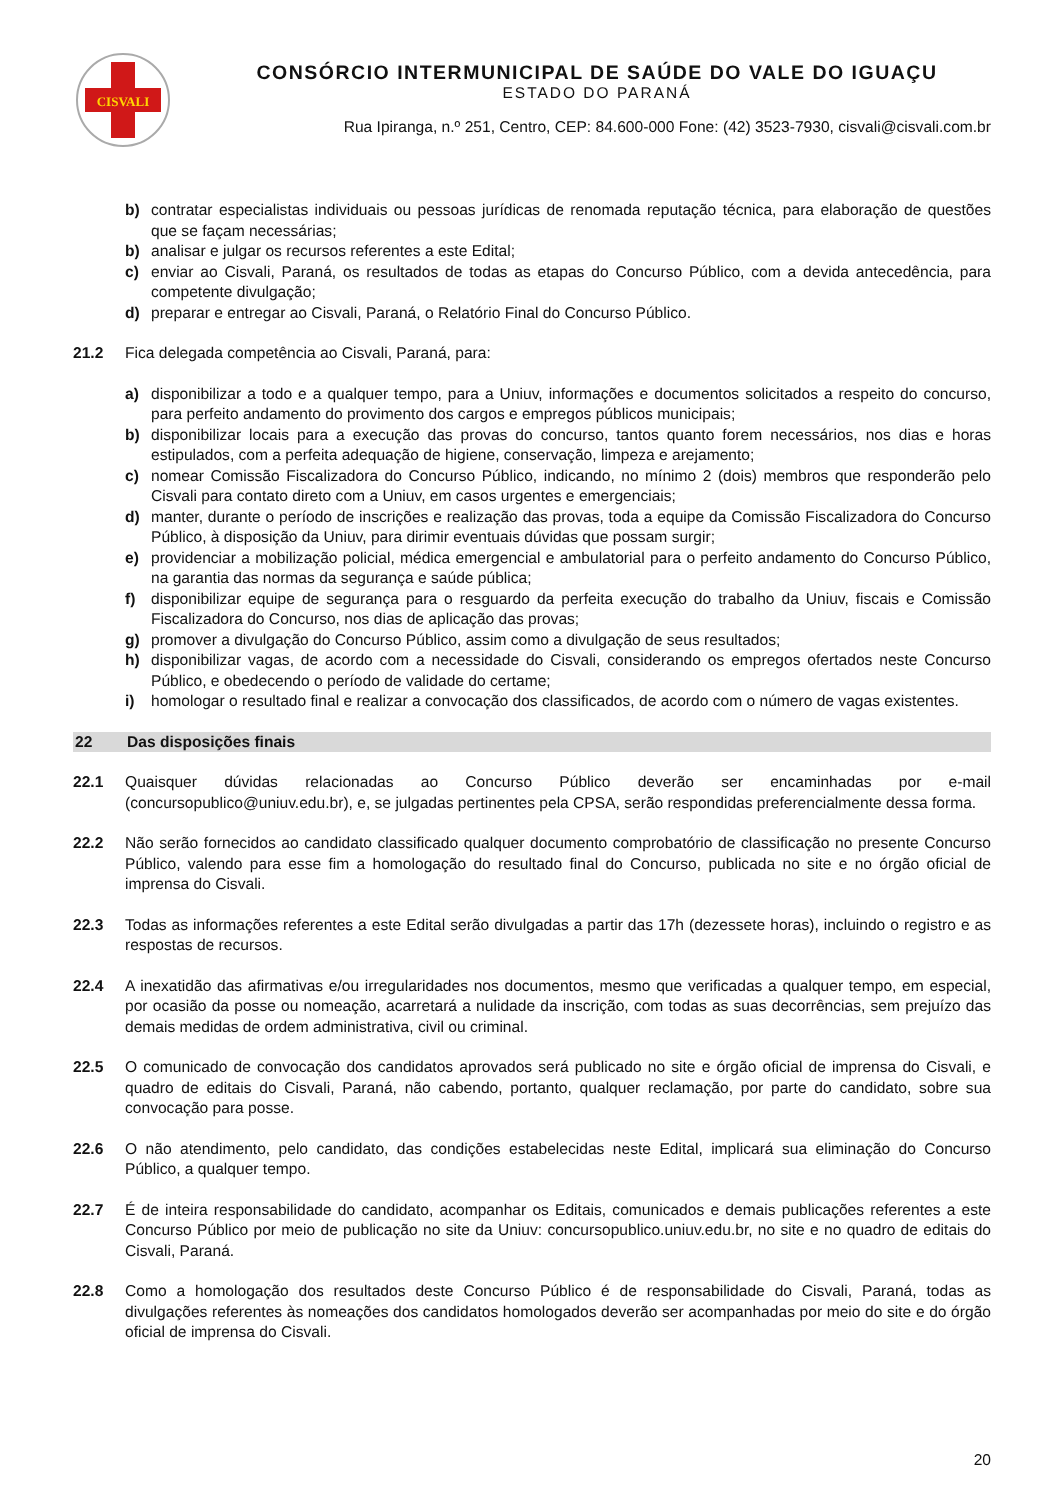CISVALI
CONSÓRCIO INTERMUNICIPAL DE SAÚDE DO VALE DO IGUAÇU
ESTADO DO PARANÁ
Rua Ipiranga, n.º 251, Centro, CEP: 84.600-000 Fone: (42) 3523-7930, cisvali@cisvali.com.br
b) contratar especialistas individuais ou pessoas jurídicas de renomada reputação técnica, para elaboração de questões que se façam necessárias;
b) analisar e julgar os recursos referentes a este Edital;
c) enviar ao Cisvali, Paraná, os resultados de todas as etapas do Concurso Público, com a devida antecedência, para competente divulgação;
d) preparar e entregar ao Cisvali, Paraná, o Relatório Final do Concurso Público.
21.2 Fica delegada competência ao Cisvali, Paraná, para:
a) disponibilizar a todo e a qualquer tempo, para a Uniuv, informações e documentos solicitados a respeito do concurso, para perfeito andamento do provimento dos cargos e empregos públicos municipais;
b) disponibilizar locais para a execução das provas do concurso, tantos quanto forem necessários, nos dias e horas estipulados, com a perfeita adequação de higiene, conservação, limpeza e arejamento;
c) nomear Comissão Fiscalizadora do Concurso Público, indicando, no mínimo 2 (dois) membros que responderão pelo Cisvali para contato direto com a Uniuv, em casos urgentes e emergenciais;
d) manter, durante o período de inscrições e realização das provas, toda a equipe da Comissão Fiscalizadora do Concurso Público, à disposição da Uniuv, para dirimir eventuais dúvidas que possam surgir;
e) providenciar a mobilização policial, médica emergencial e ambulatorial para o perfeito andamento do Concurso Público, na garantia das normas da segurança e saúde pública;
f) disponibilizar equipe de segurança para o resguardo da perfeita execução do trabalho da Uniuv, fiscais e Comissão Fiscalizadora do Concurso, nos dias de aplicação das provas;
g) promover a divulgação do Concurso Público, assim como a divulgação de seus resultados;
h) disponibilizar vagas, de acordo com a necessidade do Cisvali, considerando os empregos ofertados neste Concurso Público, e obedecendo o período de validade do certame;
i) homologar o resultado final e realizar a convocação dos classificados, de acordo com o número de vagas existentes.
22 Das disposições finais
22.1 Quaisquer dúvidas relacionadas ao Concurso Público deverão ser encaminhadas por e-mail (concursopublico@uniuv.edu.br), e, se julgadas pertinentes pela CPSA, serão respondidas preferencialmente dessa forma.
22.2 Não serão fornecidos ao candidato classificado qualquer documento comprobatório de classificação no presente Concurso Público, valendo para esse fim a homologação do resultado final do Concurso, publicada no site e no órgão oficial de imprensa do Cisvali.
22.3 Todas as informações referentes a este Edital serão divulgadas a partir das 17h (dezessete horas), incluindo o registro e as respostas de recursos.
22.4 A inexatidão das afirmativas e/ou irregularidades nos documentos, mesmo que verificadas a qualquer tempo, em especial, por ocasião da posse ou nomeação, acarretará a nulidade da inscrição, com todas as suas decorrências, sem prejuízo das demais medidas de ordem administrativa, civil ou criminal.
22.5 O comunicado de convocação dos candidatos aprovados será publicado no site e órgão oficial de imprensa do Cisvali, e quadro de editais do Cisvali, Paraná, não cabendo, portanto, qualquer reclamação, por parte do candidato, sobre sua convocação para posse.
22.6 O não atendimento, pelo candidato, das condições estabelecidas neste Edital, implicará sua eliminação do Concurso Público, a qualquer tempo.
22.7 É de inteira responsabilidade do candidato, acompanhar os Editais, comunicados e demais publicações referentes a este Concurso Público por meio de publicação no site da Uniuv: concursopublico.uniuv.edu.br, no site e no quadro de editais do Cisvali, Paraná.
22.8 Como a homologação dos resultados deste Concurso Público é de responsabilidade do Cisvali, Paraná, todas as divulgações referentes às nomeações dos candidatos homologados deverão ser acompanhadas por meio do site e do órgão oficial de imprensa do Cisvali.
20